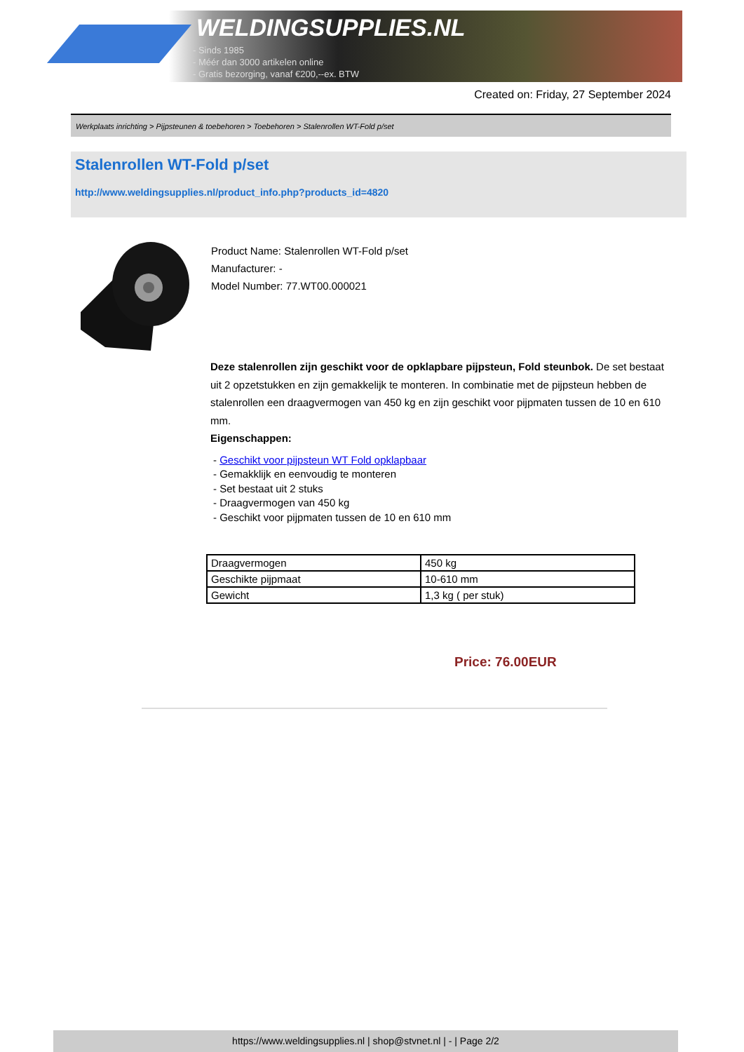WELDINGSUPPLIES.NL
- Sinds 1985
- Méér dan 3000 artikelen online
- Gratis bezorging, vanaf €200,--ex. BTW
Created on: Friday, 27 September 2024
Werkplaats inrichting > Pijpsteunen & toebehoren > Toebehoren > Stalenrollen WT-Fold p/set
Stalenrollen WT-Fold p/set
http://www.weldingsupplies.nl/product_info.php?products_id=4820
Product Name: Stalenrollen WT-Fold p/set
Manufacturer: -
Model Number: 77.WT00.000021
Deze stalenrollen zijn geschikt voor de opklapbare pijpsteun, Fold steunbok. De set bestaat uit 2 opzetstukken en zijn gemakkelijk te monteren. In combinatie met de pijpsteun hebben de stalenrollen een draagvermogen van 450 kg en zijn geschikt voor pijpmaten tussen de 10 en 610 mm.
Eigenschappen:
- Geschikt voor pijpsteun WT Fold opklapbaar
- Gemakklijk en eenvoudig te monteren
- Set bestaat uit 2 stuks
- Draagvermogen van 450 kg
- Geschikt voor pijpmaten tussen de 10 en 610 mm
| Draagvermogen | 450 kg |
| Geschikte pijpmaat | 10-610 mm |
| Gewicht | 1,3 kg ( per stuk) |
Price: 76.00EUR
https://www.weldingsupplies.nl | shop@stvnet.nl | - | Page 2/2